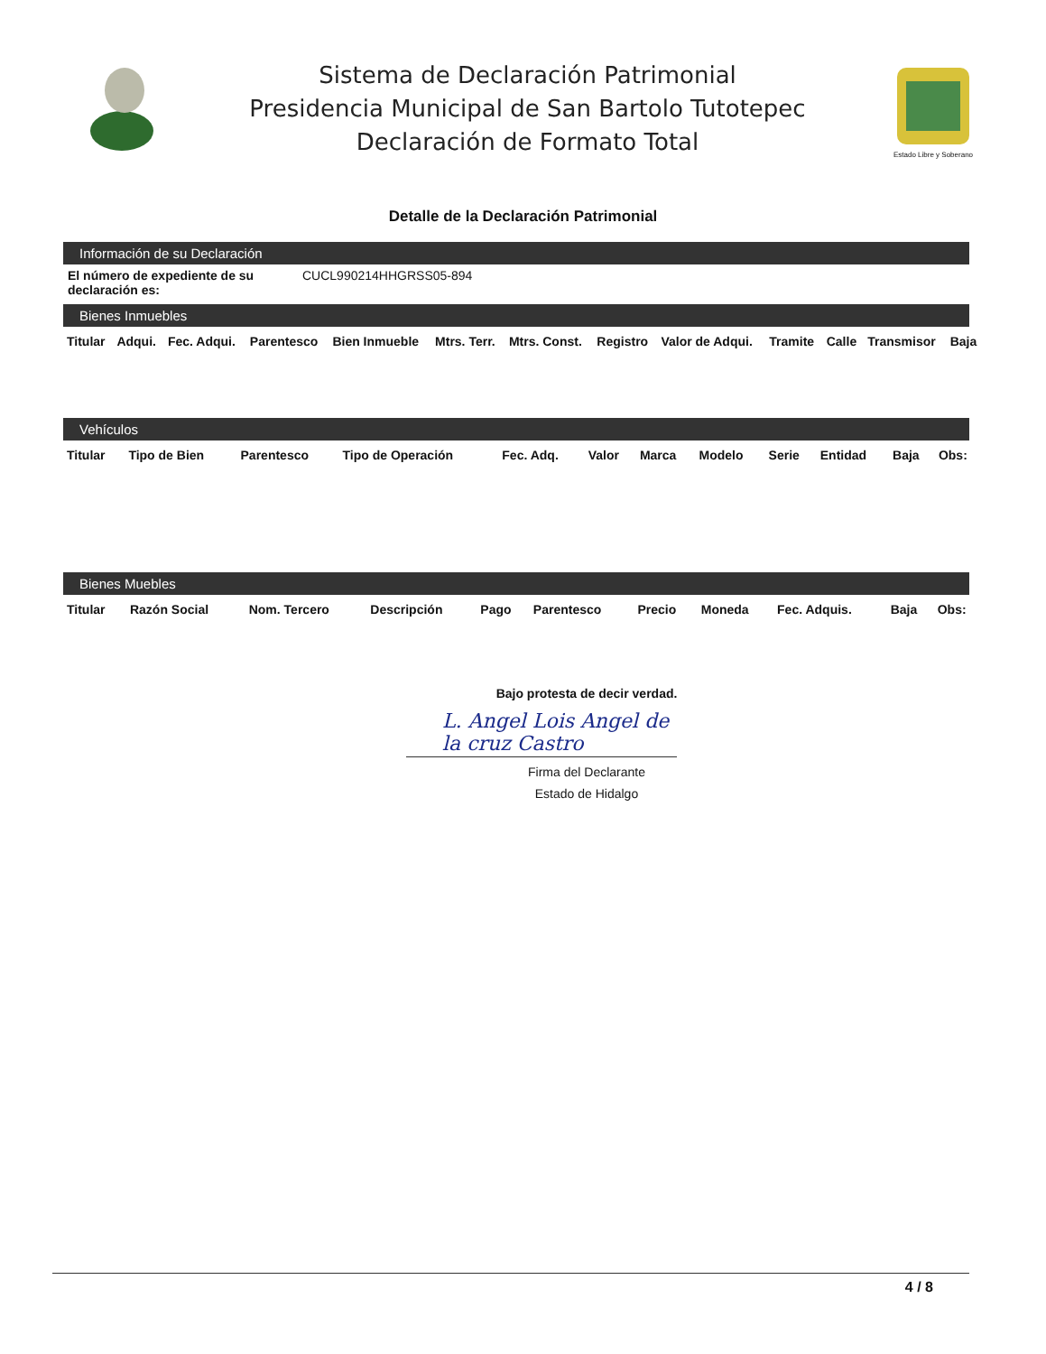Sistema de Declaración Patrimonial
Presidencia Municipal de San Bartolo Tutotepec
Declaración de Formato Total
Estado Libre y Soberano
Detalle de la Declaración Patrimonial
Información de su Declaración
El número de expediente de su declaración es:
CUCL990214HHGRSS05-894
Bienes Inmuebles
| Titular | Adqui. | Fec. Adqui. | Parentesco | Bien Inmueble | Mtrs. Terr. | Mtrs. Const. | Registro | Valor de Adqui. | Tramite | Calle | Transmisor | Baja |
| --- | --- | --- | --- | --- | --- | --- | --- | --- | --- | --- | --- | --- |
Vehículos
| Titular | Tipo de Bien | Parentesco | Tipo de Operación | Fec. Adq. | Valor | Marca | Modelo | Serie | Entidad | Baja | Obs: |
| --- | --- | --- | --- | --- | --- | --- | --- | --- | --- | --- | --- |
Bienes Muebles
| Titular | Razón Social | Nom. Tercero | Descripción | Pago | Parentesco | Precio | Moneda | Fec. Adquis. | Baja | Obs: |
| --- | --- | --- | --- | --- | --- | --- | --- | --- | --- | --- |
Bajo protesta de decir verdad.
L. Angel Lois Angel de la cruz Castro
Firma del Declarante
Estado de Hidalgo
4 / 8